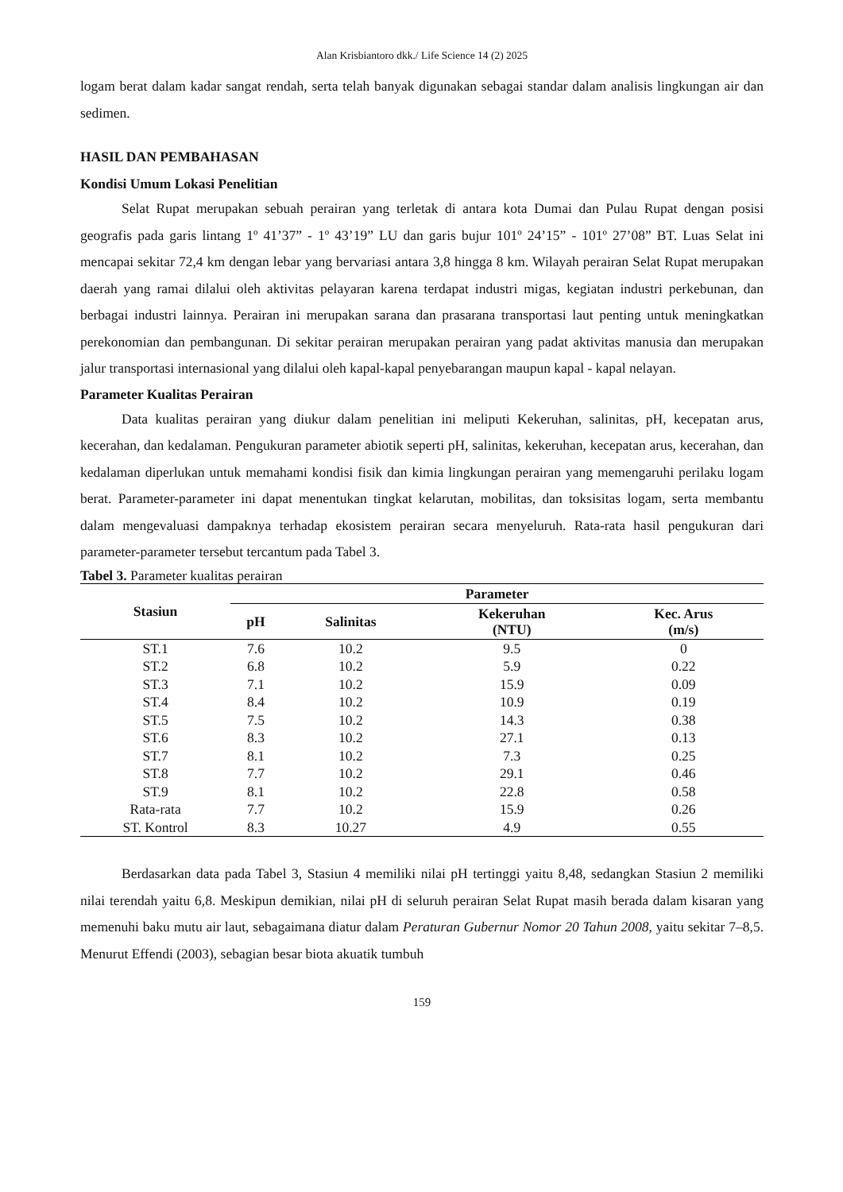Alan Krisbiantoro dkk./ Life Science 14 (2) 2025
logam berat dalam kadar sangat rendah, serta telah banyak digunakan sebagai standar dalam analisis lingkungan air dan sedimen.
HASIL DAN PEMBAHASAN
Kondisi Umum Lokasi Penelitian
Selat Rupat merupakan sebuah perairan yang terletak di antara kota Dumai dan Pulau Rupat dengan posisi geografis pada garis lintang 1º 41’37” - 1º 43’19” LU dan garis bujur 101º 24’15” - 101º 27’08” BT. Luas Selat ini mencapai sekitar 72,4 km dengan lebar yang bervariasi antara 3,8 hingga 8 km. Wilayah perairan Selat Rupat merupakan daerah yang ramai dilalui oleh aktivitas pelayaran karena terdapat industri migas, kegiatan industri perkebunan, dan berbagai industri lainnya. Perairan ini merupakan sarana dan prasarana transportasi laut penting untuk meningkatkan perekonomian dan pembangunan. Di sekitar perairan merupakan perairan yang padat aktivitas manusia dan merupakan jalur transportasi internasional yang dilalui oleh kapal-kapal penyebarangan maupun kapal - kapal nelayan.
Parameter Kualitas Perairan
Data kualitas perairan yang diukur dalam penelitian ini meliputi Kekeruhan, salinitas, pH, kecepatan arus, kecerahan, dan kedalaman. Pengukuran parameter abiotik seperti pH, salinitas, kekeruhan, kecepatan arus, kecerahan, dan kedalaman diperlukan untuk memahami kondisi fisik dan kimia lingkungan perairan yang memengaruhi perilaku logam berat. Parameter-parameter ini dapat menentukan tingkat kelarutan, mobilitas, dan toksisitas logam, serta membantu dalam mengevaluasi dampaknya terhadap ekosistem perairan secara menyeluruh. Rata-rata hasil pengukuran dari parameter-parameter tersebut tercantum pada Tabel 3.
Tabel 3. Parameter kualitas perairan
| Stasiun | Parameter | | | |
| --- | --- | --- | --- | --- |
| | pH | Salinitas | Kekeruhan (NTU) | Kec. Arus (m/s) |
| ST.1 | 7.6 | 10.2 | 9.5 | 0 |
| ST.2 | 6.8 | 10.2 | 5.9 | 0.22 |
| ST.3 | 7.1 | 10.2 | 15.9 | 0.09 |
| ST.4 | 8.4 | 10.2 | 10.9 | 0.19 |
| ST.5 | 7.5 | 10.2 | 14.3 | 0.38 |
| ST.6 | 8.3 | 10.2 | 27.1 | 0.13 |
| ST.7 | 8.1 | 10.2 | 7.3 | 0.25 |
| ST.8 | 7.7 | 10.2 | 29.1 | 0.46 |
| ST.9 | 8.1 | 10.2 | 22.8 | 0.58 |
| Rata-rata | 7.7 | 10.2 | 15.9 | 0.26 |
| ST. Kontrol | 8.3 | 10.27 | 4.9 | 0.55 |
Berdasarkan data pada Tabel 3, Stasiun 4 memiliki nilai pH tertinggi yaitu 8,48, sedangkan Stasiun 2 memiliki nilai terendah yaitu 6,8. Meskipun demikian, nilai pH di seluruh perairan Selat Rupat masih berada dalam kisaran yang memenuhi baku mutu air laut, sebagaimana diatur dalam Peraturan Gubernur Nomor 20 Tahun 2008, yaitu sekitar 7–8,5. Menurut Effendi (2003), sebagian besar biota akuatik tumbuh
159